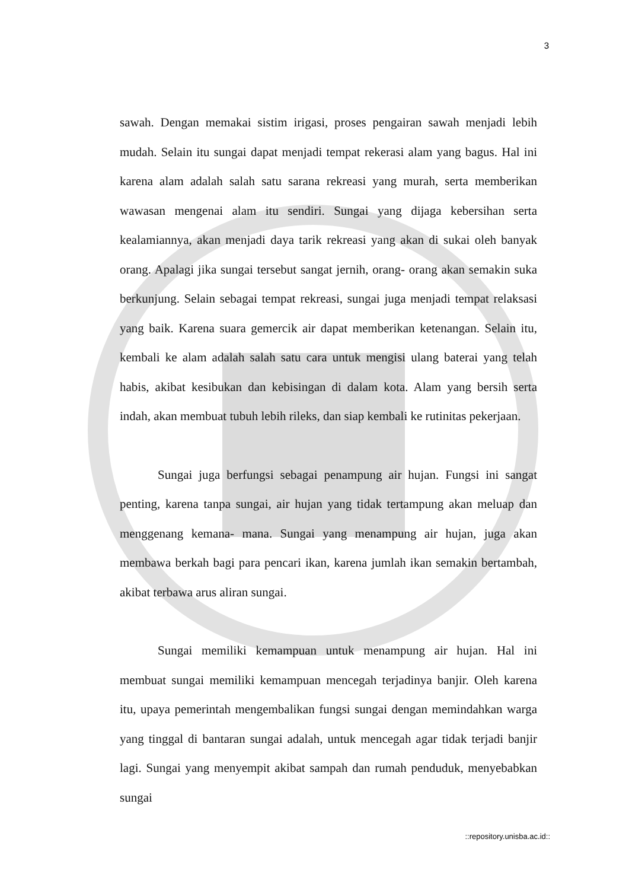3
sawah. Dengan memakai sistim irigasi, proses pengairan sawah menjadi lebih mudah. Selain itu sungai dapat menjadi tempat rekerasi alam yang bagus. Hal ini karena alam adalah salah satu sarana rekreasi yang murah, serta memberikan wawasan mengenai alam itu sendiri. Sungai yang dijaga kebersihan serta kealamiannya, akan menjadi daya tarik rekreasi yang akan di sukai oleh banyak orang. Apalagi jika sungai tersebut sangat jernih, orang- orang akan semakin suka berkunjung. Selain sebagai tempat rekreasi, sungai juga menjadi tempat relaksasi yang baik. Karena suara gemercik air dapat memberikan ketenangan. Selain itu, kembali ke alam adalah salah satu cara untuk mengisi ulang baterai yang telah habis, akibat kesibukan dan kebisingan di dalam kota. Alam yang bersih serta indah, akan membuat tubuh lebih rileks, dan siap kembali ke rutinitas pekerjaan.
Sungai juga berfungsi sebagai penampung air hujan. Fungsi ini sangat penting, karena tanpa sungai, air hujan yang tidak tertampung akan meluap dan menggenang kemana- mana. Sungai yang menampung air hujan, juga akan membawa berkah bagi para pencari ikan, karena jumlah ikan semakin bertambah, akibat terbawa arus aliran sungai.
Sungai memiliki kemampuan untuk menampung air hujan. Hal ini membuat sungai memiliki kemampuan mencegah terjadinya banjir. Oleh karena itu, upaya pemerintah mengembalikan fungsi sungai dengan memindahkan warga yang tinggal di bantaran sungai adalah, untuk mencegah agar tidak terjadi banjir lagi. Sungai yang menyempit akibat sampah dan rumah penduduk, menyebabkan sungai
::repository.unisba.ac.id::